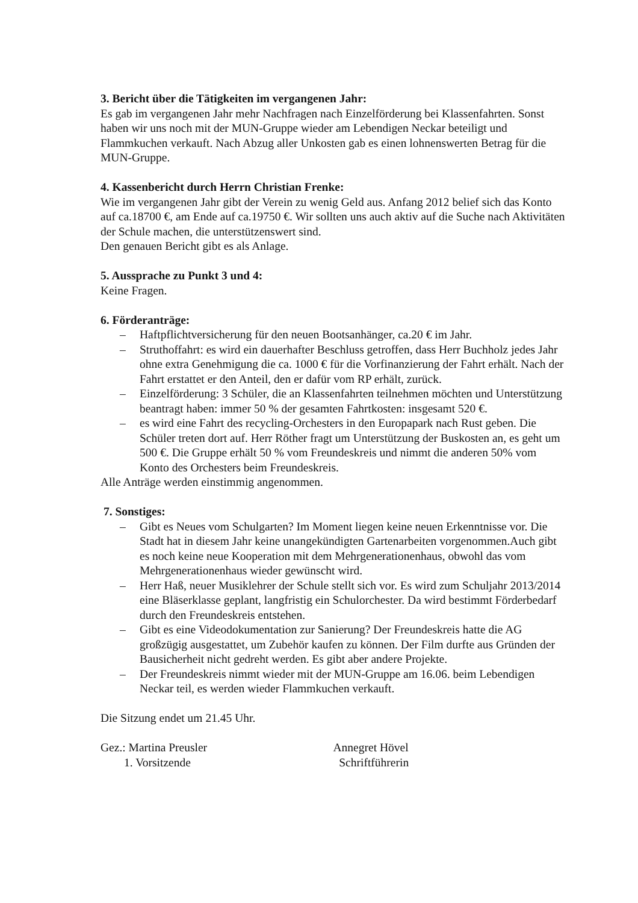3. Bericht über die Tätigkeiten im vergangenen Jahr:
Es gab im vergangenen Jahr mehr Nachfragen nach Einzelförderung bei Klassenfahrten. Sonst haben wir uns noch mit der MUN-Gruppe wieder am Lebendigen Neckar beteiligt und Flammkuchen verkauft. Nach Abzug aller Unkosten gab es einen lohnenswerten Betrag für die MUN-Gruppe.
4. Kassenbericht durch Herrn Christian Frenke:
Wie im vergangenen Jahr gibt der Verein zu wenig Geld aus. Anfang 2012 belief sich das Konto auf ca.18700 €, am Ende auf ca.19750 €. Wir sollten uns auch aktiv auf die Suche nach Aktivitäten der Schule machen, die unterstützenswert sind.
Den genauen Bericht gibt es als Anlage.
5. Aussprache zu Punkt 3 und 4:
Keine Fragen.
6. Förderanträge:
– Haftpflichtversicherung für den neuen Bootsanhänger, ca.20 € im Jahr.
– Struthoffahrt: es wird ein dauerhafter Beschluss getroffen, dass Herr Buchholz jedes Jahr ohne extra Genehmigung die ca. 1000 € für die Vorfinanzierung der Fahrt erhält. Nach der Fahrt erstattet er den Anteil, den er dafür vom RP erhält, zurück.
– Einzelförderung: 3 Schüler, die an Klassenfahrten teilnehmen möchten und Unterstützung beantragt haben: immer 50 % der gesamten Fahrtkosten: insgesamt 520 €.
– es wird eine Fahrt des recycling-Orchesters in den Europapark nach Rust geben. Die Schüler treten dort auf. Herr Röther fragt um Unterstützung der Buskosten an, es geht um 500 €. Die Gruppe erhält 50 % vom Freundeskreis und nimmt die anderen 50% vom Konto des Orchesters beim Freundeskreis.
Alle Anträge werden einstimmig angenommen.
7. Sonstiges:
– Gibt es Neues vom Schulgarten? Im Moment liegen keine neuen Erkenntnisse vor. Die Stadt hat in diesem Jahr keine unangekündigten Gartenarbeiten vorgenommen.Auch gibt es noch keine neue Kooperation mit dem Mehrgenerationenhaus, obwohl das vom Mehrgenerationenhaus wieder gewünscht wird.
– Herr Haß, neuer Musiklehrer der Schule stellt sich vor. Es wird zum Schuljahr 2013/2014 eine Bläserklasse geplant, langfristig ein Schulorchester. Da wird bestimmt Förderbedarf durch den Freundeskreis entstehen.
– Gibt es eine Videodokumentation zur Sanierung? Der Freundeskreis hatte die AG großzügig ausgestattet, um Zubehör kaufen zu können. Der Film durfte aus Gründen der Bausicherheit nicht gedreht werden. Es gibt aber andere Projekte.
– Der Freundeskreis nimmt wieder mit der MUN-Gruppe am 16.06. beim Lebendigen Neckar teil, es werden wieder Flammkuchen verkauft.
Die Sitzung endet um 21.45 Uhr.
Gez.: Martina Preusler Annegret Hövel
1. Vorsitzende Schriftführerin